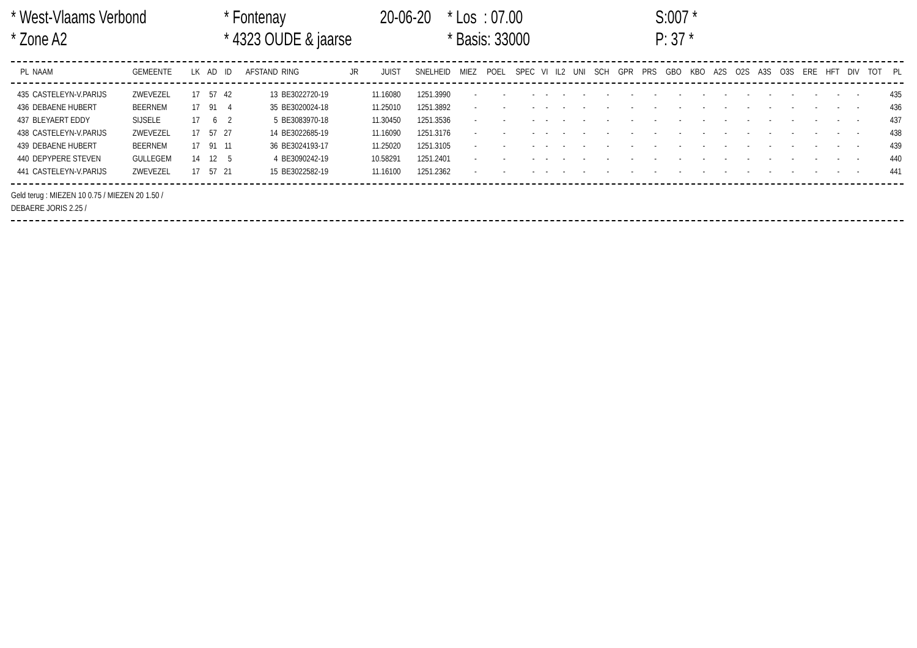* West-Vlaams Verbond
* Fontenay
20-06-20
* Los : 07.00
S:007 *
* Zone A2
* 4323 OUDE & jaarse
* Basis: 33000
P: 37 *
| PL | NAAM | GEMEENTE | LK | AD | ID | AFSTAND | RING | JR | JUIST | SNELHEID | MIEZ | POEL | SPEC | VI | IL2 | UNI | SCH | GPR | PRS | GBO | KBO | A2S | O2S | A3S | O3S | ERE | HFT | DIV | TOT | PL |
| --- | --- | --- | --- | --- | --- | --- | --- | --- | --- | --- | --- | --- | --- | --- | --- | --- | --- | --- | --- | --- | --- | --- | --- | --- | --- | --- | --- | --- | --- | --- |
| 435 | CASTELEYN-V.PARIJS | ZWEVEZEL | 17 | 57 | 42 | 13 | BE3022720-19 | | 11.16080 | 1251.3990 | - | - | - | - | - | - | - | - | - | - | - | - | - | - | - | - | - | - | | 435 |
| 436 | DEBAENE HUBERT | BEERNEM | 17 | 91 | 4 | 35 | BE3020024-18 | | 11.25010 | 1251.3892 | - | - | - | - | - | - | - | - | - | - | - | - | - | - | - | - | - | - | | 436 |
| 437 | BLEYAERT EDDY | SIJSELE | 17 | 6 | 2 | 5 | BE3083970-18 | | 11.30450 | 1251.3536 | - | - | - | - | - | - | - | - | - | - | - | - | - | - | - | - | - | - | | 437 |
| 438 | CASTELEYN-V.PARIJS | ZWEVEZEL | 17 | 57 | 27 | 14 | BE3022685-19 | | 11.16090 | 1251.3176 | - | - | - | - | - | - | - | - | - | - | - | - | - | - | - | - | - | - | | 438 |
| 439 | DEBAENE HUBERT | BEERNEM | 17 | 91 | 11 | 36 | BE3024193-17 | | 11.25020 | 1251.3105 | - | - | - | - | - | - | - | - | - | - | - | - | - | - | - | - | - | - | | 439 |
| 440 | DEPYPERE STEVEN | GULLEGEM | 14 | 12 | 5 | 4 | BE3090242-19 | | 10.58291 | 1251.2401 | - | - | - | - | - | - | - | - | - | - | - | - | - | - | - | - | - | - | | 440 |
| 441 | CASTELEYN-V.PARIJS | ZWEVEZEL | 17 | 57 | 21 | 15 | BE3022582-19 | | 11.16100 | 1251.2362 | - | - | - | - | - | - | - | - | - | - | - | - | - | - | - | - | - | - | | 441 |
Geld terug : MIEZEN 10 0.75 / MIEZEN 20 1.50 /
DEBAERE JORIS 2.25 /